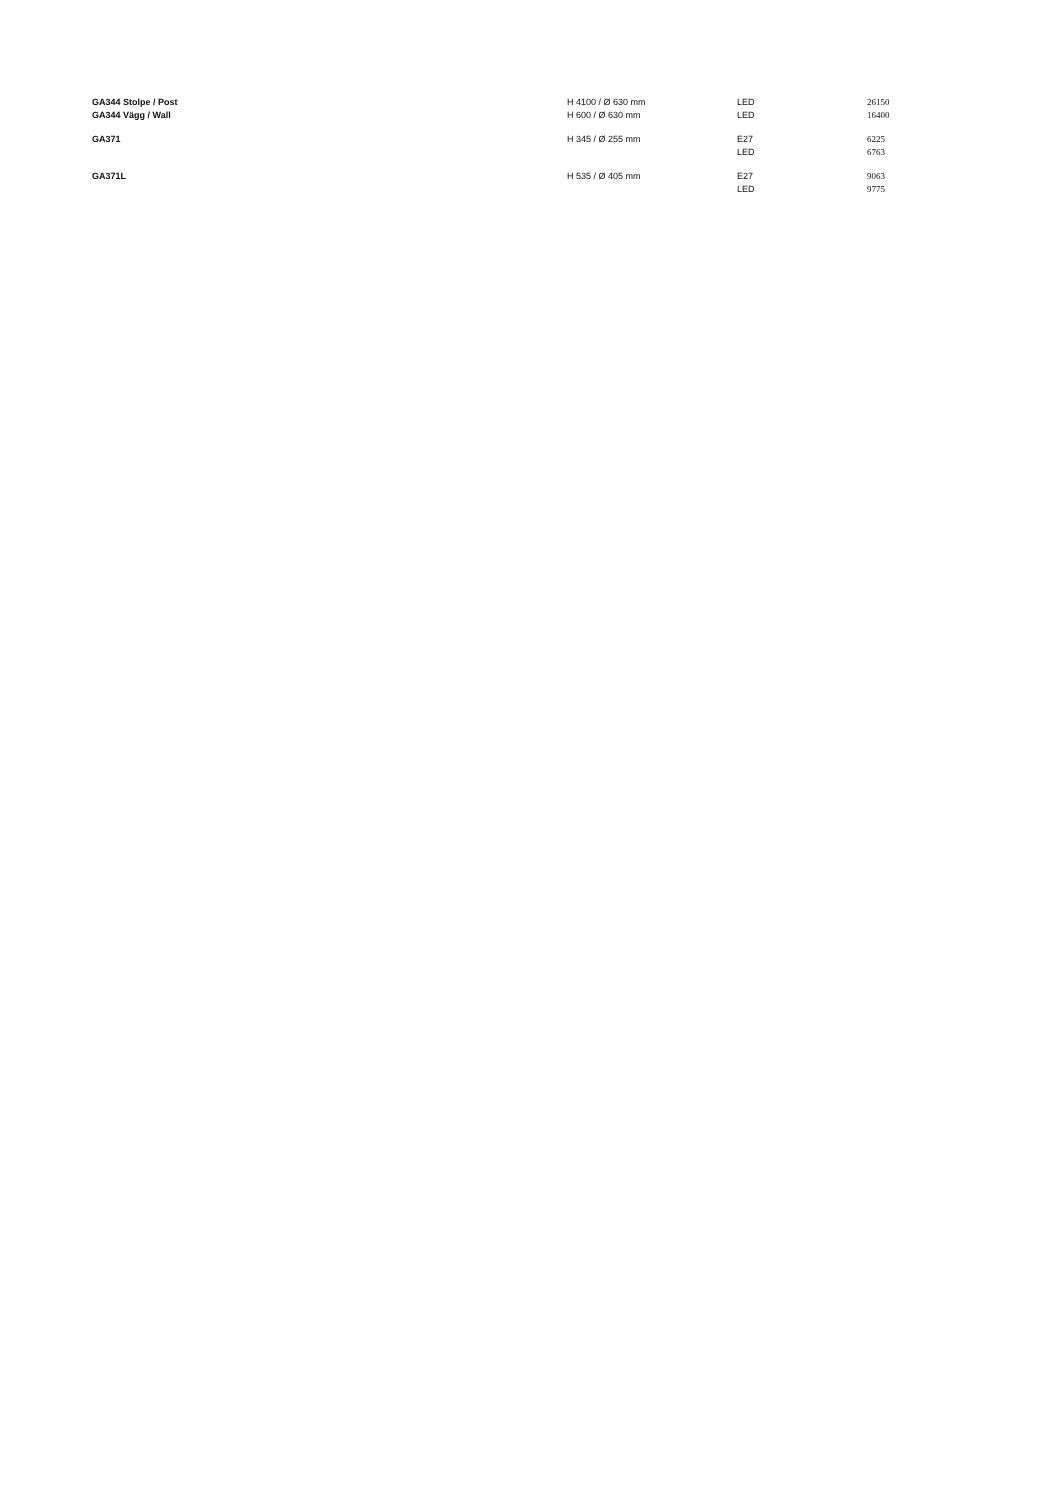| GA344 Stolpe / Post | H 4100 / Ø 630 mm | LED | 26150 |
| GA344 Vägg / Wall | H 600 / Ø 630 mm | LED | 16400 |
| GA371 | H 345 / Ø 255 mm | E27 | 6225 |
| | | LED | 6763 |
| GA371L | H 535 / Ø 405 mm | E27 | 9063 |
| | | LED | 9775 |